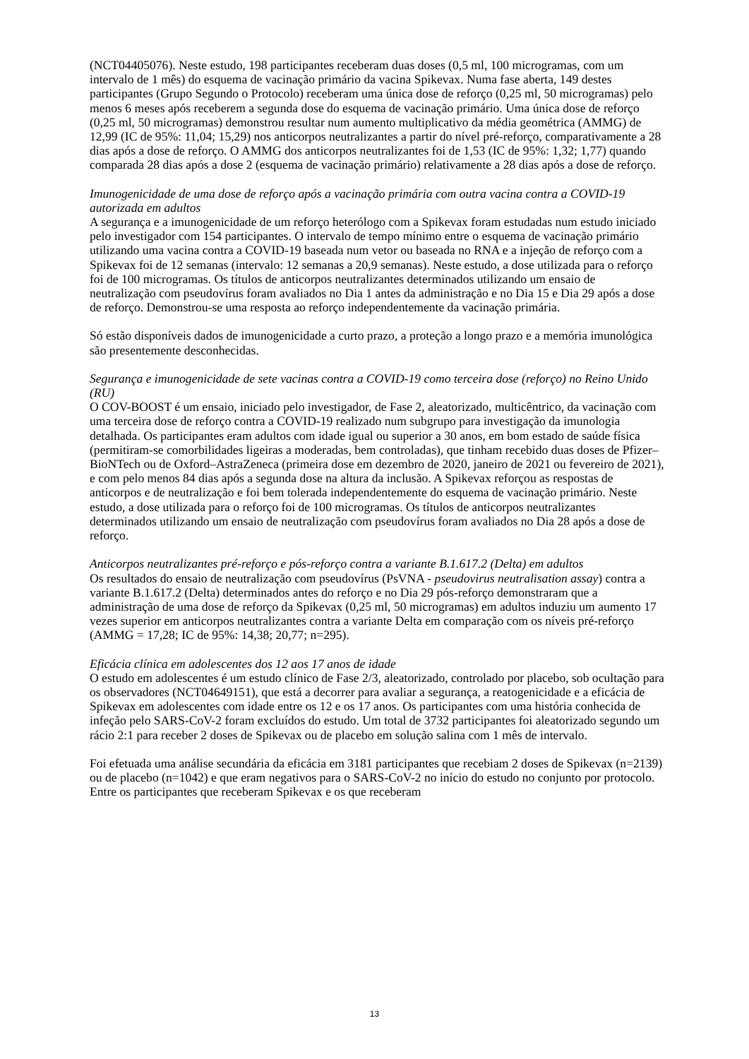(NCT04405076). Neste estudo, 198 participantes receberam duas doses (0,5 ml, 100 microgramas, com um intervalo de 1 mês) do esquema de vacinação primário da vacina Spikevax. Numa fase aberta, 149 destes participantes (Grupo Segundo o Protocolo) receberam uma única dose de reforço (0,25 ml, 50 microgramas) pelo menos 6 meses após receberem a segunda dose do esquema de vacinação primário. Uma única dose de reforço (0,25 ml, 50 microgramas) demonstrou resultar num aumento multiplicativo da média geométrica (AMMG) de 12,99 (IC de 95%: 11,04; 15,29) nos anticorpos neutralizantes a partir do nível pré-reforço, comparativamente a 28 dias após a dose de reforço. O AMMG dos anticorpos neutralizantes foi de 1,53 (IC de 95%: 1,32; 1,77) quando comparada 28 dias após a dose 2 (esquema de vacinação primário) relativamente a 28 dias após a dose de reforço.
Imunogenicidade de uma dose de reforço após a vacinação primária com outra vacina contra a COVID-19 autorizada em adultos
A segurança e a imunogenicidade de um reforço heterólogo com a Spikevax foram estudadas num estudo iniciado pelo investigador com 154 participantes. O intervalo de tempo mínimo entre o esquema de vacinação primário utilizando uma vacina contra a COVID-19 baseada num vetor ou baseada no RNA e a injeção de reforço com a Spikevax foi de 12 semanas (intervalo: 12 semanas a 20,9 semanas). Neste estudo, a dose utilizada para o reforço foi de 100 microgramas. Os títulos de anticorpos neutralizantes determinados utilizando um ensaio de neutralização com pseudovírus foram avaliados no Dia 1 antes da administração e no Dia 15 e Dia 29 após a dose de reforço. Demonstrou-se uma resposta ao reforço independentemente da vacinação primária.
Só estão disponíveis dados de imunogenicidade a curto prazo, a proteção a longo prazo e a memória imunológica são presentemente desconhecidas.
Segurança e imunogenicidade de sete vacinas contra a COVID-19 como terceira dose (reforço) no Reino Unido (RU)
O COV-BOOST é um ensaio, iniciado pelo investigador, de Fase 2, aleatorizado, multicêntrico, da vacinação com uma terceira dose de reforço contra a COVID-19 realizado num subgrupo para investigação da imunologia detalhada. Os participantes eram adultos com idade igual ou superior a 30 anos, em bom estado de saúde física (permitiram-se comorbilidades ligeiras a moderadas, bem controladas), que tinham recebido duas doses de Pfizer–BioNTech ou de Oxford–AstraZeneca (primeira dose em dezembro de 2020, janeiro de 2021 ou fevereiro de 2021), e com pelo menos 84 dias após a segunda dose na altura da inclusão. A Spikevax reforçou as respostas de anticorpos e de neutralização e foi bem tolerada independentemente do esquema de vacinação primário. Neste estudo, a dose utilizada para o reforço foi de 100 microgramas. Os títulos de anticorpos neutralizantes determinados utilizando um ensaio de neutralização com pseudovírus foram avaliados no Dia 28 após a dose de reforço.
Anticorpos neutralizantes pré-reforço e pós-reforço contra a variante B.1.617.2 (Delta) em adultos
Os resultados do ensaio de neutralização com pseudovírus (PsVNA - pseudovirus neutralisation assay) contra a variante B.1.617.2 (Delta) determinados antes do reforço e no Dia 29 pós-reforço demonstraram que a administração de uma dose de reforço da Spikevax (0,25 ml, 50 microgramas) em adultos induziu um aumento 17 vezes superior em anticorpos neutralizantes contra a variante Delta em comparação com os níveis pré-reforço (AMMG = 17,28; IC de 95%: 14,38; 20,77; n=295).
Eficácia clínica em adolescentes dos 12 aos 17 anos de idade
O estudo em adolescentes é um estudo clínico de Fase 2/3, aleatorizado, controlado por placebo, sob ocultação para os observadores (NCT04649151), que está a decorrer para avaliar a segurança, a reatogenicidade e a eficácia de Spikevax em adolescentes com idade entre os 12 e os 17 anos. Os participantes com uma história conhecida de infeção pelo SARS-CoV-2 foram excluídos do estudo. Um total de 3732 participantes foi aleatorizado segundo um rácio 2:1 para receber 2 doses de Spikevax ou de placebo em solução salina com 1 mês de intervalo.
Foi efetuada uma análise secundária da eficácia em 3181 participantes que recebiam 2 doses de Spikevax (n=2139) ou de placebo (n=1042) e que eram negativos para o SARS-CoV-2 no início do estudo no conjunto por protocolo. Entre os participantes que receberam Spikevax e os que receberam
13